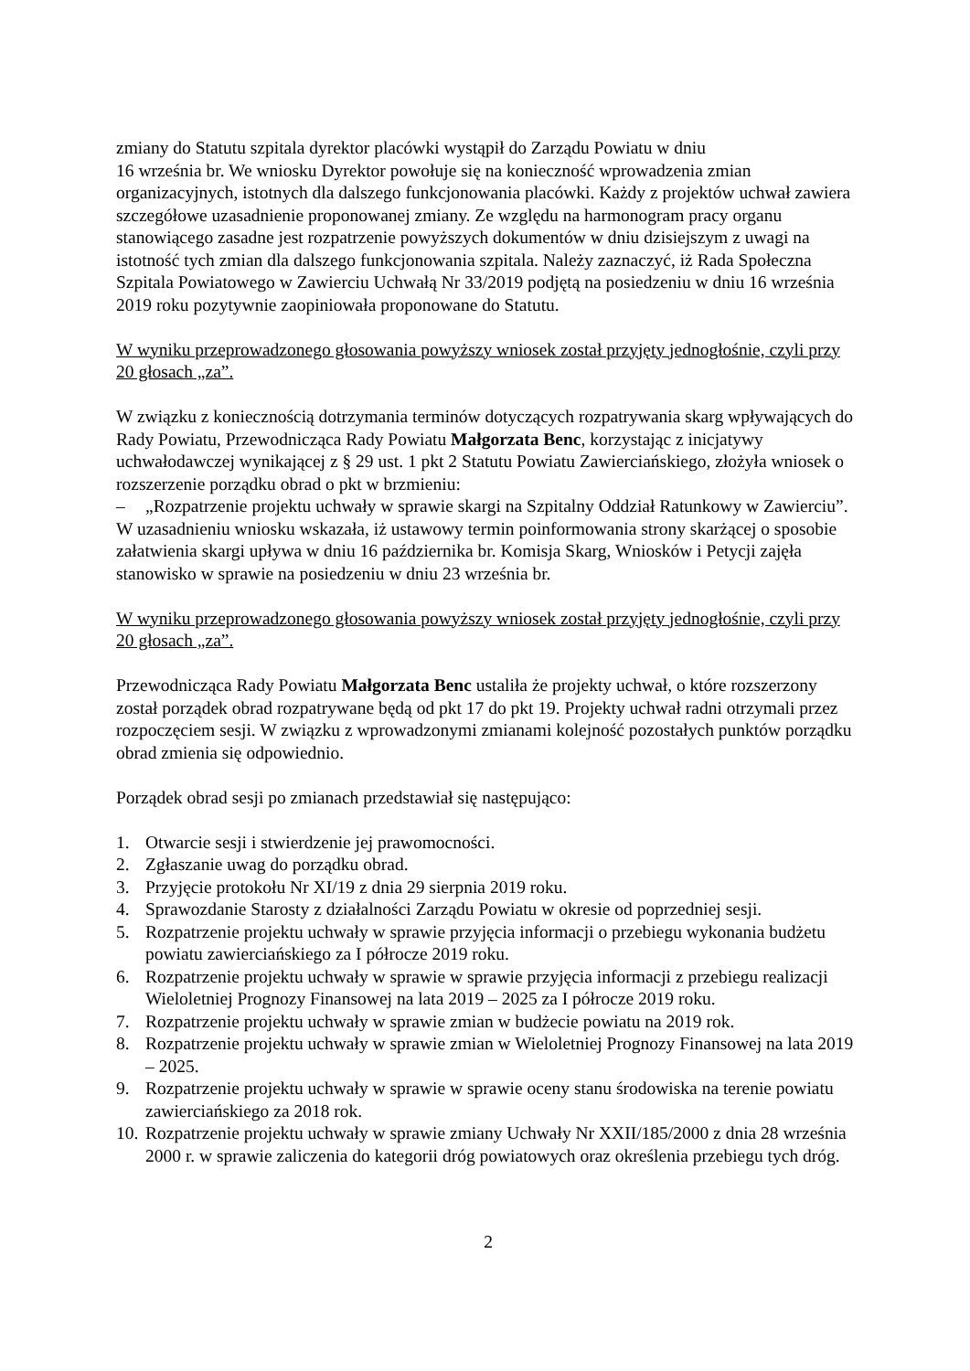zmiany do Statutu szpitala dyrektor placówki wystąpił do Zarządu Powiatu w dniu
16 września br. We wniosku Dyrektor powołuje się na konieczność wprowadzenia zmian organizacyjnych, istotnych dla dalszego funkcjonowania placówki. Każdy z projektów uchwał zawiera szczegółowe uzasadnienie proponowanej zmiany. Ze względu na harmonogram pracy organu stanowiącego zasadne jest rozpatrzenie powyższych dokumentów w dniu dzisiejszym z uwagi na istotność tych zmian dla dalszego funkcjonowania szpitala. Należy zaznaczyć, iż Rada Społeczna Szpitala Powiatowego w Zawierciu Uchwałą Nr 33/2019 podjętą na posiedzeniu w dniu 16 września 2019 roku pozytywnie zaopiniowała proponowane do Statutu.
W wyniku przeprowadzonego głosowania powyższy wniosek został przyjęty jednogłośnie, czyli przy 20 głosach „za”.
W związku z koniecznością dotrzymania terminów dotyczących rozpatrywania skarg wpływających do Rady Powiatu, Przewodnicząca Rady Powiatu Małgorzata Benc, korzystając z inicjatywy uchwałodawczej wynikającej z § 29 ust. 1 pkt 2 Statutu Powiatu Zawierciańskiego, złożyła wniosek o rozszerzenie porządku obrad o pkt w brzmieniu:
– „Rozpatrzenie projektu uchwały w sprawie skargi na Szpitalny Oddział Ratunkowy w Zawierciu”.
W uzasadnieniu wniosku wskazała, iż ustawowy termin poinformowania strony skarżącej o sposobie załatwienia skargi upływa w dniu 16 października br. Komisja Skarg, Wniosków i Petycji zajęła stanowisko w sprawie na posiedzeniu w dniu 23 września br.
W wyniku przeprowadzonego głosowania powyższy wniosek został przyjęty jednogłośnie, czyli przy 20 głosach „za”.
Przewodnicząca Rady Powiatu Małgorzata Benc ustaliła że projekty uchwał, o które rozszerzony został porządek obrad rozpatrywane będą od pkt 17 do pkt 19. Projekty uchwał radni otrzymali przez rozpoczęciem sesji. W związku z wprowadzonymi zmianami kolejność pozostałych punktów porządku obrad zmienia się odpowiednio.
Porządek obrad sesji po zmianach przedstawiał się następująco:
1. Otwarcie sesji i stwierdzenie jej prawomocności.
2. Zgłaszanie uwag do porządku obrad.
3. Przyjęcie protokołu Nr XI/19 z dnia 29 sierpnia 2019 roku.
4. Sprawozdanie Starosty z działalności Zarządu Powiatu w okresie od poprzedniej sesji.
5. Rozpatrzenie projektu uchwały w sprawie przyjęcia informacji o przebiegu wykonania budżetu powiatu zawierciańskiego za I półrocze 2019 roku.
6. Rozpatrzenie projektu uchwały w sprawie w sprawie przyjęcia informacji z przebiegu realizacji Wieloletniej Prognozy Finansowej na lata 2019 – 2025 za I półrocze 2019 roku.
7. Rozpatrzenie projektu uchwały w sprawie zmian w budżecie powiatu na 2019 rok.
8. Rozpatrzenie projektu uchwały w sprawie zmian w Wieloletniej Prognozy Finansowej na lata 2019 – 2025.
9. Rozpatrzenie projektu uchwały w sprawie w sprawie oceny stanu środowiska na terenie powiatu zawierciańskiego za 2018 rok.
10. Rozpatrzenie projektu uchwały w sprawie zmiany Uchwały Nr XXII/185/2000 z dnia 28 września 2000 r. w sprawie zaliczenia do kategorii dróg powiatowych oraz określenia przebiegu tych dróg.
2